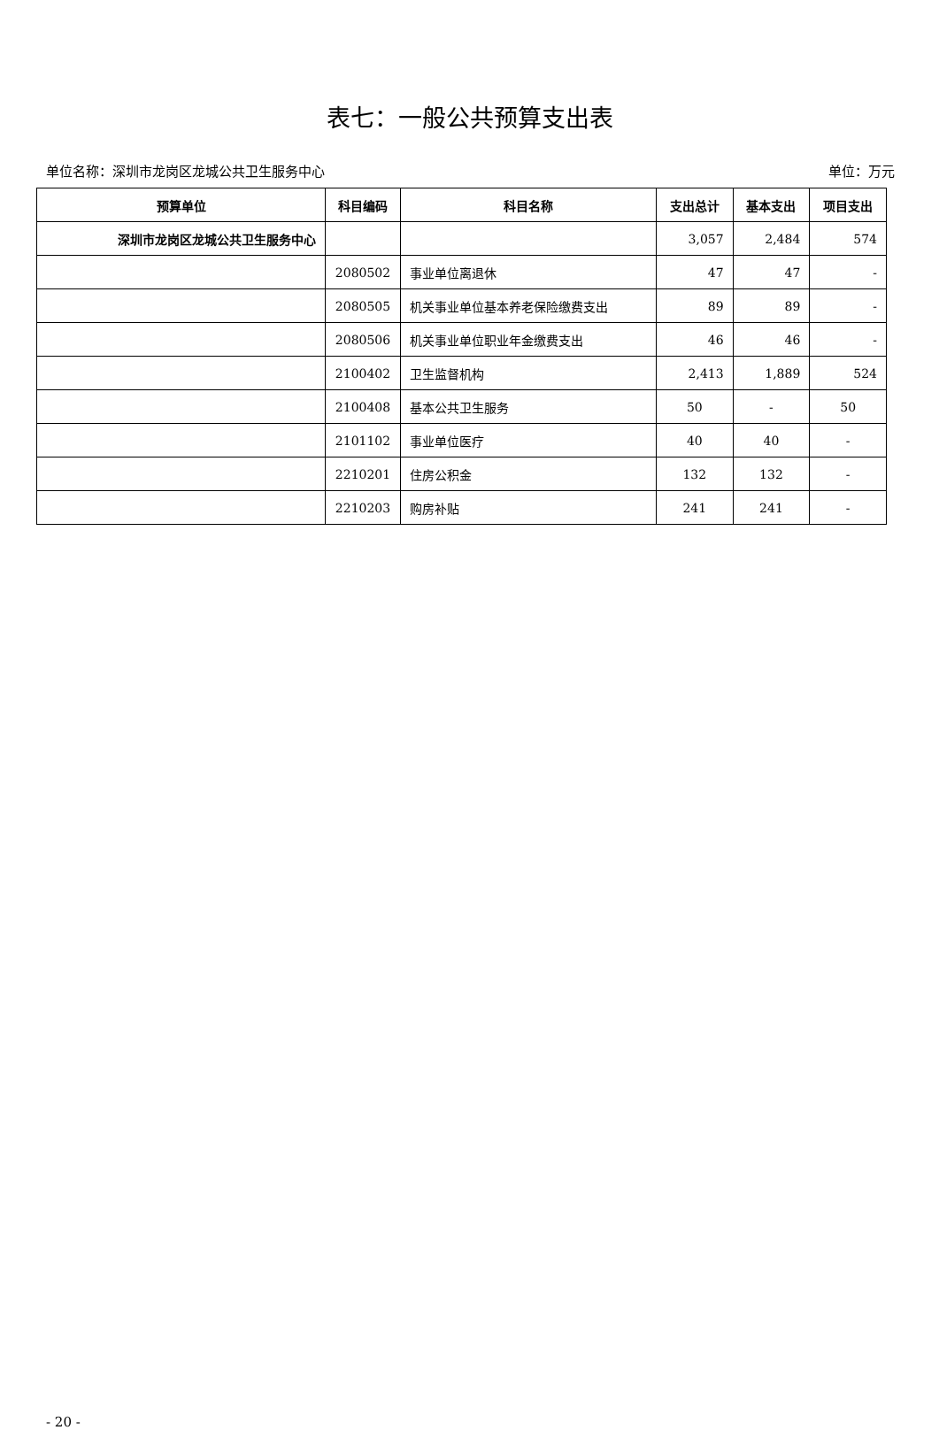表七：一般公共预算支出表
单位名称：深圳市龙岗区龙城公共卫生服务中心 单位：万元
| 预算单位 | 科目编码 | 科目名称 | 支出总计 | 基本支出 | 项目支出 |
| --- | --- | --- | --- | --- | --- |
| 深圳市龙岗区龙城公共卫生服务中心 | | | 3,057 | 2,484 | 574 |
| | 2080502 | 事业单位离退休 | 47 | 47 | - |
| | 2080505 | 机关事业单位基本养老保险缴费支出 | 89 | 89 | - |
| | 2080506 | 机关事业单位职业年金缴费支出 | 46 | 46 | - |
| | 2100402 | 卫生监督机构 | 2,413 | 1,889 | 524 |
| | 2100408 | 基本公共卫生服务 | 50 | - | 50 |
| | 2101102 | 事业单位医疗 | 40 | 40 | - |
| | 2210201 | 住房公积金 | 132 | 132 | - |
| | 2210203 | 购房补贴 | 241 | 241 | - |
- 20 -